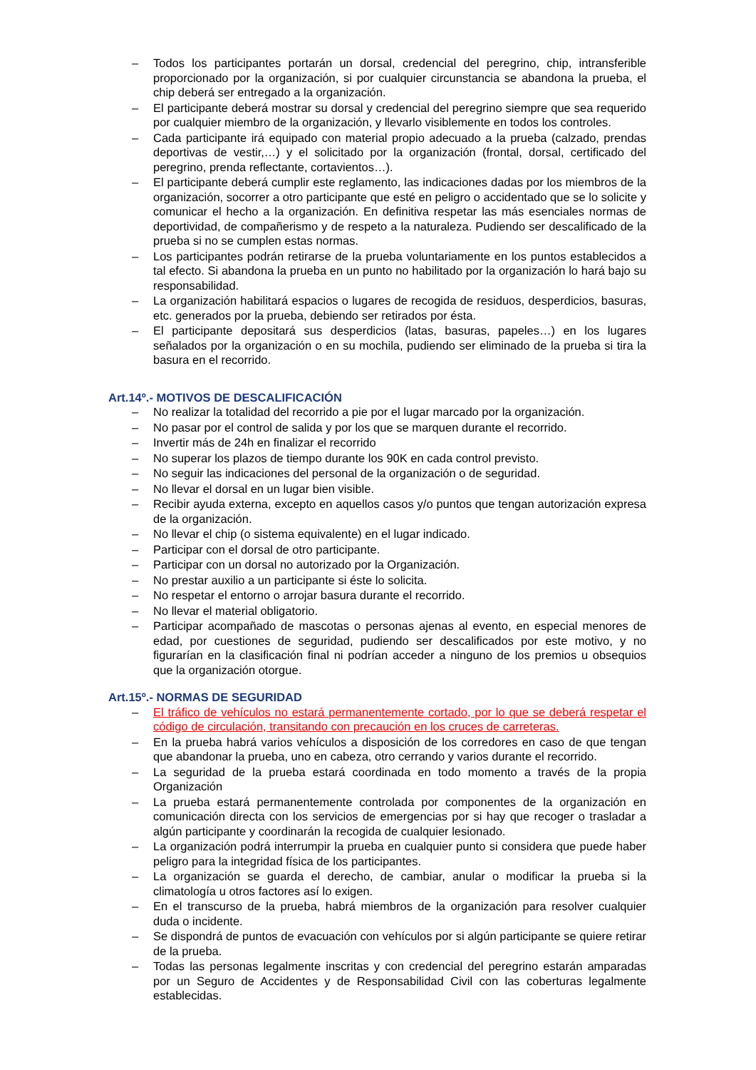– Todos los participantes portarán un dorsal, credencial del peregrino, chip, intransferible proporcionado por la organización, si por cualquier circunstancia se abandona la prueba, el chip deberá ser entregado a la organización.
– El participante deberá mostrar su dorsal y credencial del peregrino siempre que sea requerido por cualquier miembro de la organización, y llevarlo visiblemente en todos los controles.
– Cada participante irá equipado con material propio adecuado a la prueba (calzado, prendas deportivas de vestir,…) y el solicitado por la organización (frontal, dorsal, certificado del peregrino, prenda reflectante, cortavientos…).
– El participante deberá cumplir este reglamento, las indicaciones dadas por los miembros de la organización, socorrer a otro participante que esté en peligro o accidentado que se lo solicite y comunicar el hecho a la organización. En definitiva respetar las más esenciales normas de deportividad, de compañerismo y de respeto a la naturaleza. Pudiendo ser descalificado de la prueba si no se cumplen estas normas.
– Los participantes podrán retirarse de la prueba voluntariamente en los puntos establecidos a tal efecto. Si abandona la prueba en un punto no habilitado por la organización lo hará bajo su responsabilidad.
– La organización habilitará espacios o lugares de recogida de residuos, desperdicios, basuras, etc. generados por la prueba, debiendo ser retirados por ésta.
– El participante depositará sus desperdicios (latas, basuras, papeles…) en los lugares señalados por la organización o en su mochila, pudiendo ser eliminado de la prueba si tira la basura en el recorrido.
Art.14º.- MOTIVOS DE DESCALIFICACIÓN
– No realizar la totalidad del recorrido a pie por el lugar marcado por la organización.
– No pasar por el control de salida y por los que se marquen durante el recorrido.
– Invertir más de 24h en finalizar el recorrido
– No superar los plazos de tiempo durante los 90K en cada control previsto.
– No seguir las indicaciones del personal de la organización o de seguridad.
– No llevar el dorsal en un lugar bien visible.
– Recibir ayuda externa, excepto en aquellos casos y/o puntos que tengan autorización expresa de la organización.
– No llevar el chip (o sistema equivalente) en el lugar indicado.
– Participar con el dorsal de otro participante.
– Participar con un dorsal no autorizado por la Organización.
– No prestar auxilio a un participante si éste lo solicita.
– No respetar el entorno o arrojar basura durante el recorrido.
– No llevar el material obligatorio.
– Participar acompañado de mascotas o personas ajenas al evento, en especial menores de edad, por cuestiones de seguridad, pudiendo ser descalificados por este motivo, y no figurarían en la clasificación final ni podrían acceder a ninguno de los premios u obsequios que la organización otorgue.
Art.15º.- NORMAS DE SEGURIDAD
– El tráfico de vehículos no estará permanentemente cortado, por lo que se deberá respetar el código de circulación, transitando con precaución en los cruces de carreteras.
– En la prueba habrá varios vehículos a disposición de los corredores en caso de que tengan que abandonar la prueba, uno en cabeza, otro cerrando y varios durante el recorrido.
– La seguridad de la prueba estará coordinada en todo momento a través de la propia Organización
– La prueba estará permanentemente controlada por componentes de la organización en comunicación directa con los servicios de emergencias por si hay que recoger o trasladar a algún participante y coordinarán la recogida de cualquier lesionado.
– La organización podrá interrumpir la prueba en cualquier punto si considera que puede haber peligro para la integridad física de los participantes.
– La organización se guarda el derecho, de cambiar, anular o modificar la prueba si la climatología u otros factores así lo exigen.
– En el transcurso de la prueba, habrá miembros de la organización para resolver cualquier duda o incidente.
– Se dispondrá de puntos de evacuación con vehículos por si algún participante se quiere retirar de la prueba.
– Todas las personas legalmente inscritas y con credencial del peregrino estarán amparadas por un Seguro de Accidentes y de Responsabilidad Civil con las coberturas legalmente establecidas.